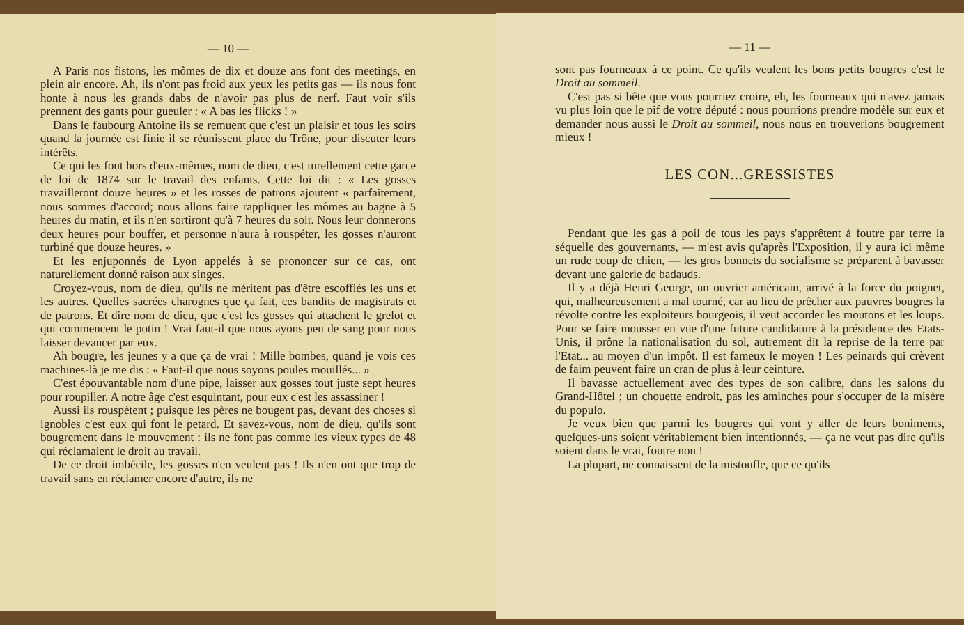— 10 —
A Paris nos fistons, les mômes de dix et douze ans font des meetings, en plein air encore. Ah, ils n'ont pas froid aux yeux les petits gas — ils nous font honte à nous les grands dabs de n'avoir pas plus de nerf. Faut voir s'ils prennent des gants pour gueuler : « A bas les flicks ! »
Dans le faubourg Antoine ils se remuent que c'est un plaisir et tous les soirs quand la journée est finie il se réunissent place du Trône, pour discuter leurs intérêts.
Ce qui les fout hors d'eux-mêmes, nom de dieu, c'est turellement cette garce de loi de 1874 sur le travail des enfants. Cette loi dit : « Les gosses travailleront douze heures » et les rosses de patrons ajoutent « parfaitement, nous sommes d'accord; nous allons faire rappliquer les mômes au bagne à 5 heures du matin, et ils n'en sortiront qu'à 7 heures du soir. Nous leur donnerons deux heures pour bouffer, et personne n'aura à rouspéter, les gosses n'auront turbiné que douze heures. »
Et les enjuponnés de Lyon appelés à se prononcer sur ce cas, ont naturellement donné raison aux singes.
Croyez-vous, nom de dieu, qu'ils ne méritent pas d'être escoffiés les uns et les autres. Quelles sacrées charognes que ça fait, ces bandits de magistrats et de patrons. Et dire nom de dieu, que c'est les gosses qui attachent le grelot et qui commencent le potin ! Vrai faut-il que nous ayons peu de sang pour nous laisser devancer par eux.
Ah bougre, les jeunes y a que ça de vrai ! Mille bombes, quand je vois ces machines-là je me dis : « Faut-il que nous soyons poules mouillés... »
C'est épouvantable nom d'une pipe, laisser aux gosses tout juste sept heures pour roupiller. A notre âge c'est esquintant, pour eux c'est les assassiner !
Aussi ils rouspètent ; puisque les pères ne bougent pas, devant des choses si ignobles c'est eux qui font le petard. Et savez-vous, nom de dieu, qu'ils sont bougrement dans le mouvement : ils ne font pas comme les vieux types de 48 qui réclamaient le droit au travail.
De ce droit imbécile, les gosses n'en veulent pas ! Ils n'en ont que trop de travail sans en réclamer encore d'autre, ils ne
— 11 —
sont pas fourneaux à ce point. Ce qu'ils veulent les bons petits bougres c'est le Droit au sommeil.
C'est pas si bête que vous pourriez croire, eh, les fourneaux qui n'avez jamais vu plus loin que le pif de votre député : nous pourrions prendre modèle sur eux et demander nous aussi le Droit au sommeil, nous nous en trouverions bougrement mieux !
LES CON...GRESSISTES
Pendant que les gas à poil de tous les pays s'apprêtent à foutre par terre la séquelle des gouvernants, — m'est avis qu'après l'Exposition, il y aura ici même un rude coup de chien, — les gros bonnets du socialisme se préparent à bavasser devant une galerie de badauds.
Il y a déjà Henri George, un ouvrier américain, arrivé à la force du poignet, qui, malheureusement a mal tourné, car au lieu de prêcher aux pauvres bougres la révolte contre les exploiteurs bourgeois, il veut accorder les moutons et les loups. Pour se faire mousser en vue d'une future candidature à la présidence des Etats-Unis, il prône la nationalisation du sol, autrement dit la reprise de la terre par l'Etat... au moyen d'un impôt. Il est fameux le moyen ! Les peinards qui crèvent de faim peuvent faire un cran de plus à leur ceinture.
Il bavasse actuellement avec des types de son calibre, dans les salons du Grand-Hôtel ; un chouette endroit, pas les aminches pour s'occuper de la misère du populo.
Je veux bien que parmi les bougres qui vont y aller de leurs boniments, quelques-uns soient véritablement bien intentionnés, — ça ne veut pas dire qu'ils soient dans le vrai, foutre non !
La plupart, ne connaissent de la mistoufle, que ce qu'ils